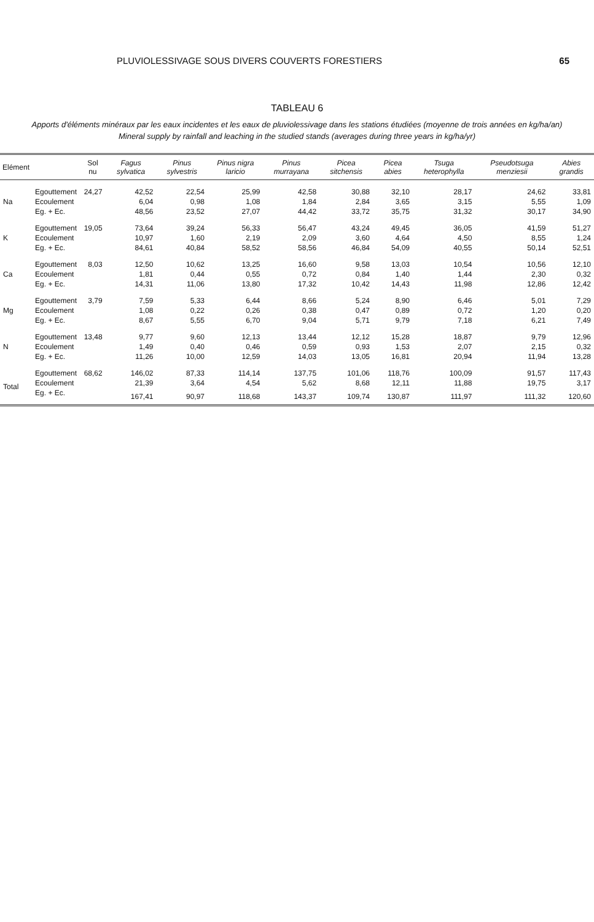PLUVIOLESSIVAGE SOUS DIVERS COUVERTS FORESTIERS 65
TABLEAU 6
Apports d'éléments minéraux par les eaux incidentes et les eaux de pluviolessivage dans les stations étudiées (moyenne de trois années en kg/ha/an)
Mineral supply by rainfall and leaching in the studied stands (averages during three years in kg/ha/yr)
| Elément | | Sol nu | Fagus sylvatica | Pinus sylvestris | Pinus nigra laricio | Pinus murrayana | Picea sitchensis | Picea abies | Tsuga heterophylla | Pseudotsuga menziesii | Abies grandis |
| --- | --- | --- | --- | --- | --- | --- | --- | --- | --- | --- | --- |
| Na | Egouttement | 24,27 | 42,52 | 22,54 | 25,99 | 42,58 | 30,88 | 32,10 | 28,17 | 24,62 | 33,81 |
| | Ecoulement | | 6,04 | 0,98 | 1,08 | 1,84 | 2,84 | 3,65 | 3,15 | 5,55 | 1,09 |
| | Eg. + Ec. | | 48,56 | 23,52 | 27,07 | 44,42 | 33,72 | 35,75 | 31,32 | 30,17 | 34,90 |
| K | Egouttement | 19,05 | 73,64 | 39,24 | 56,33 | 56,47 | 43,24 | 49,45 | 36,05 | 41,59 | 51,27 |
| | Ecoulement | | 10,97 | 1,60 | 2,19 | 2,09 | 3,60 | 4,64 | 4,50 | 8,55 | 1,24 |
| | Eg. + Ec. | | 84,61 | 40,84 | 58,52 | 58,56 | 46,84 | 54,09 | 40,55 | 50,14 | 52,51 |
| Ca | Egouttement | 8,03 | 12,50 | 10,62 | 13,25 | 16,60 | 9,58 | 13,03 | 10,54 | 10,56 | 12,10 |
| | Ecoulement | | 1,81 | 0,44 | 0,55 | 0,72 | 0,84 | 1,40 | 1,44 | 2,30 | 0,32 |
| | Eg. + Ec. | | 14,31 | 11,06 | 13,80 | 17,32 | 10,42 | 14,43 | 11,98 | 12,86 | 12,42 |
| Mg | Egouttement | 3,79 | 7,59 | 5,33 | 6,44 | 8,66 | 5,24 | 8,90 | 6,46 | 5,01 | 7,29 |
| | Ecoulement | | 1,08 | 0,22 | 0,26 | 0,38 | 0,47 | 0,89 | 0,72 | 1,20 | 0,20 |
| | Eg. + Ec. | | 8,67 | 5,55 | 6,70 | 9,04 | 5,71 | 9,79 | 7,18 | 6,21 | 7,49 |
| N | Egouttement | 13,48 | 9,77 | 9,60 | 12,13 | 13,44 | 12,12 | 15,28 | 18,87 | 9,79 | 12,96 |
| | Ecoulement | | 1,49 | 0,40 | 0,46 | 0,59 | 0,93 | 1,53 | 2,07 | 2,15 | 0,32 |
| | Eg. + Ec. | | 11,26 | 10,00 | 12,59 | 14,03 | 13,05 | 16,81 | 20,94 | 11,94 | 13,28 |
| Total | Egouttement | 68,62 | 146,02 | 87,33 | 114,14 | 137,75 | 101,06 | 118,76 | 100,09 | 91,57 | 117,43 |
| | Ecoulement | | 21,39 | 3,64 | 4,54 | 5,62 | 8,68 | 12,11 | 11,88 | 19,75 | 3,17 |
| | Eg. + Ec. | | 167,41 | 90,97 | 118,68 | 143,37 | 109,74 | 130,87 | 111,97 | 111,32 | 120,60 |